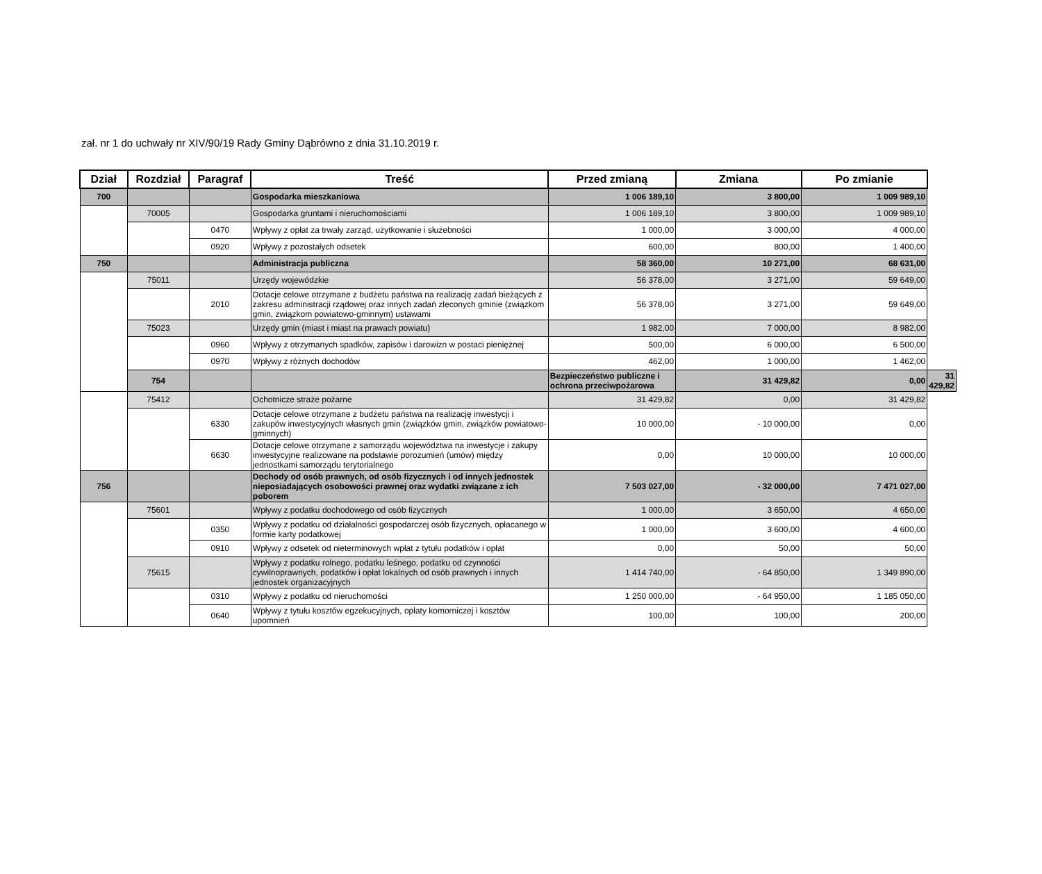zał. nr 1 do uchwały nr XIV/90/19 Rady Gminy Dąbrówno z dnia 31.10.2019 r.
| Dział | Rozdział | Paragraf | Treść | Przed zmianą | Zmiana | Po zmianie | |
| --- | --- | --- | --- | --- | --- | --- | --- |
| 700 | | | Gospodarka mieszkaniowa | 1 006 189,10 | 3 800,00 | 1 009 989,10 | |
| | 70005 | | Gospodarka gruntami i nieruchomościami | 1 006 189,10 | 3 800,00 | 1 009 989,10 | |
| | | 0470 | Wpływy z opłat za trwały zarząd, użytkowanie i służebności | 1 000,00 | 3 000,00 | 4 000,00 | |
| | | 0920 | Wpływy z pozostałych odsetek | 600,00 | 800,00 | 1 400,00 | |
| 750 | | | Administracja publiczna | 58 360,00 | 10 271,00 | 68 631,00 | |
| | 75011 | | Urzędy wojewódzkie | 56 378,00 | 3 271,00 | 59 649,00 | |
| | | 2010 | Dotacje celowe otrzymane z budżetu państwa na realizację zadań bieżących z zakresu administracji rządowej oraz innych zadań zleconych gminie (związkom gmin, związkom powiatowo-gminnym) ustawami | 56 378,00 | 3 271,00 | 59 649,00 | |
| | 75023 | | Urzędy gmin (miast i miast na prawach powiatu) | 1 982,00 | 7 000,00 | 8 982,00 | |
| | | 0960 | Wpływy z otrzymanych spadków, zapisów i darowizn w postaci pieniężnej | 500,00 | 6 000,00 | 6 500,00 | |
| | | 0970 | Wpływy z różnych dochodów | 462,00 | 1 000,00 | 1 462,00 | |
| | 754 | | | Bezpieczeństwo publiczne i ochrona przeciwpożarowa | 31 429,82 | 0,00 | 31 429,82 |
| | 75412 | | Ochotnicze straże pożarne | 31 429,82 | 0,00 | 31 429,82 | |
| | | 6330 | Dotacje celowe otrzymane z budżetu państwa na realizację inwestycji i zakupów inwestycyjnych własnych gmin (związków gmin, związków powiatowo-gminnych) | 10 000,00 | - 10 000,00 | 0,00 | |
| | | 6630 | Dotacje celowe otrzymane z samorządu województwa na inwestycje i zakupy inwestycyjne realizowane na podstawie porozumień (umów) między jednostkami samorządu terytorialnego | 0,00 | 10 000,00 | 10 000,00 | |
| 756 | | | Dochody od osób prawnych, od osób fizycznych i od innych jednostek nieposiadających osobowości prawnej oraz wydatki związane z ich poborem | 7 503 027,00 | - 32 000,00 | 7 471 027,00 | |
| | 75601 | | Wpływy z podatku dochodowego od osób fizycznych | 1 000,00 | 3 650,00 | 4 650,00 | |
| | | 0350 | Wpływy z podatku od działalności gospodarczej osób fizycznych, opłacanego w formie karty podatkowej | 1 000,00 | 3 600,00 | 4 600,00 | |
| | | 0910 | Wpływy z odsetek od nieterminowych wpłat z tytułu podatków i opłat | 0,00 | 50,00 | 50,00 | |
| | 75615 | | Wpływy z podatku rolnego, podatku leśnego, podatku od czynności cywilnoprawnych, podatków i opłat lokalnych od osób prawnych i innych jednostek organizacyjnych | 1 414 740,00 | - 64 850,00 | 1 349 890,00 | |
| | | 0310 | Wpływy z podatku od nieruchomości | 1 250 000,00 | - 64 950,00 | 1 185 050,00 | |
| | | 0640 | Wpływy z tytułu kosztów egzekucyjnych, opłaty komorniczej i kosztów upomnień | 100,00 | 100,00 | 200,00 | |